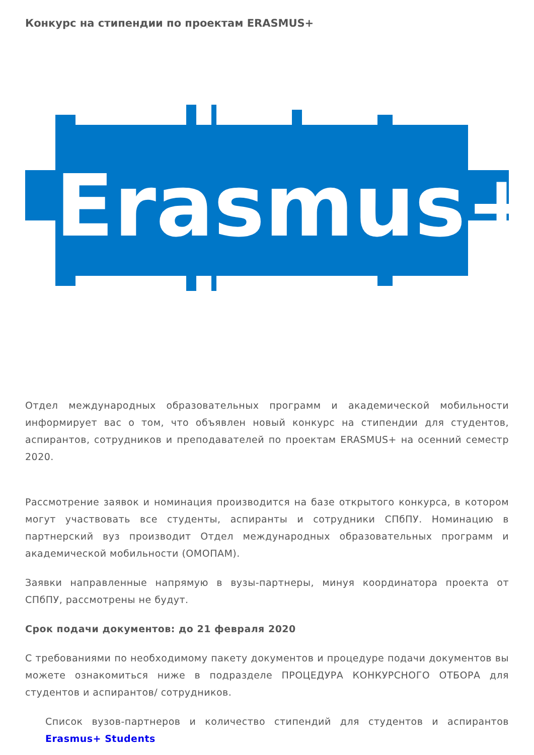Конкурс на стипендии по проектам ERASMUS+
Erasmus+
Отдел международных образовательных программ и академической мобильности информирует вас о том, что объявлен новый конкурс на стипендии для студентов, аспирантов, сотрудников и преподавателей по проектам ERASMUS+ на осенний семестр 2020.
Рассмотрение заявок и номинация производится на базе открытого конкурса, в котором могут участвовать все студенты, аспиранты и сотрудники СПбПУ. Номинацию в партнерский вуз производит Отдел международных образовательных программ и академической мобильности (ОМОПАМ).
Заявки направленные напрямую в вузы-партнеры, минуя координатора проекта от СПбПУ, рассмотрены не будут.
Срок подачи документов: до 21 февраля 2020
С требованиями по необходимому пакету документов и процедуре подачи документов вы можете ознакомиться ниже в подразделе ПРОЦЕДУРА КОНКУРСНОГО ОТБОРА для студентов и аспирантов/ сотрудников.
Список вузов-партнеров и количество стипендий для студентов и аспирантов Erasmus+ Students